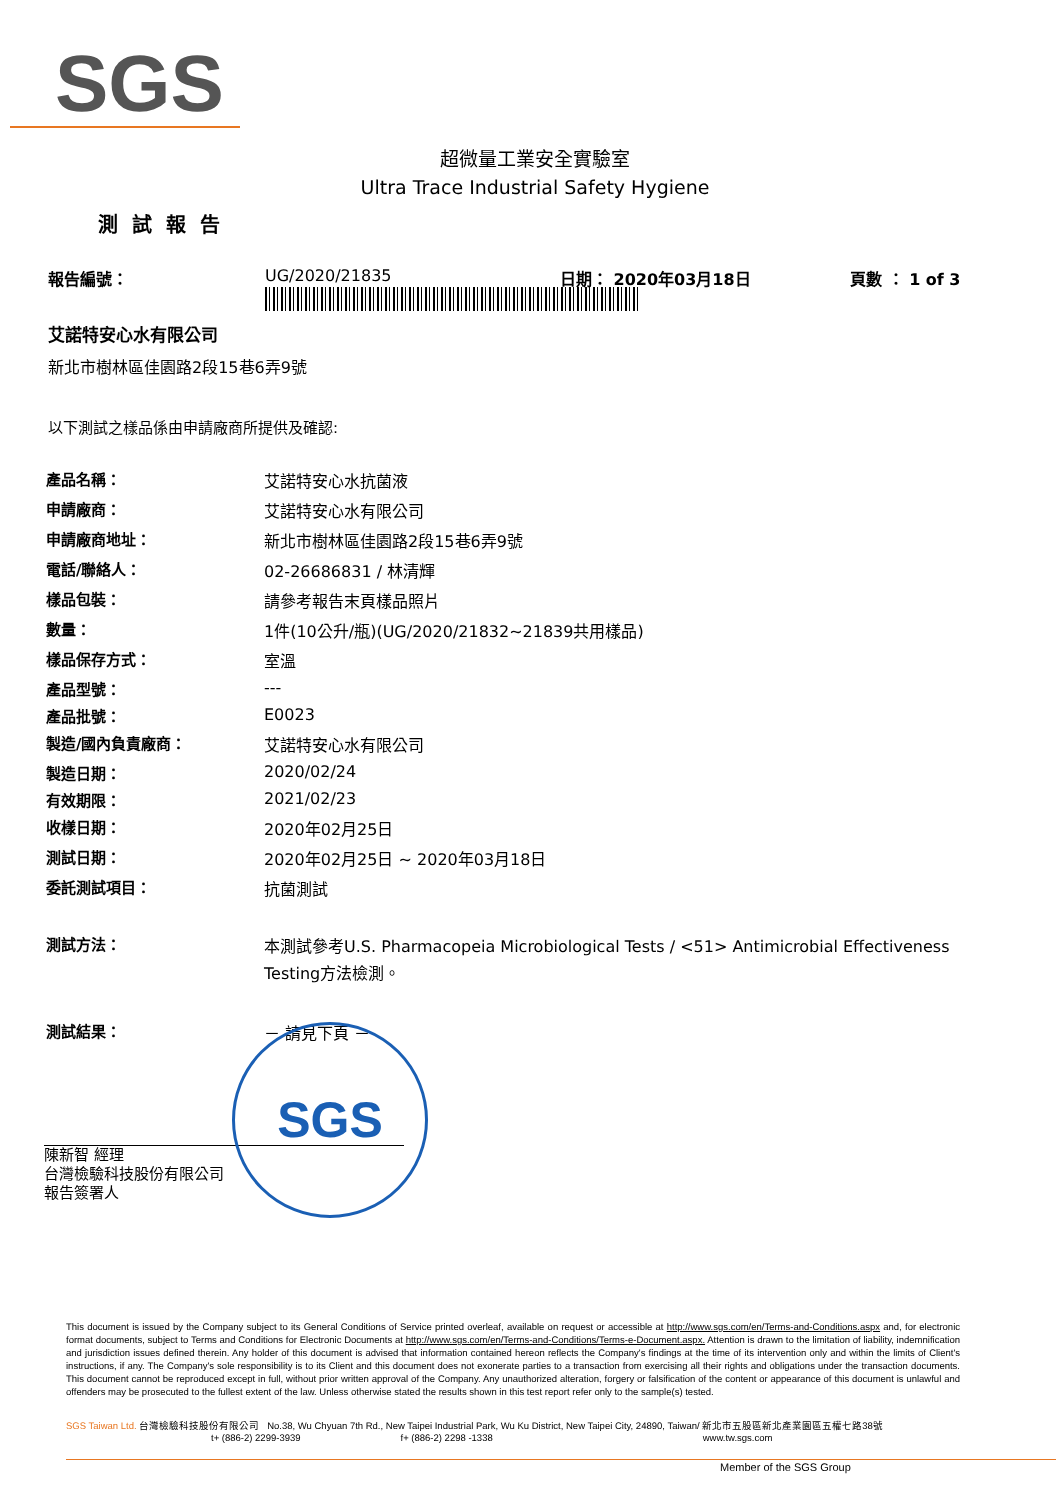SGS
超微量工業安全實驗室
Ultra Trace Industrial Safety Hygiene
測試報告
報告編號： UG/2020/21835 日期： 2020年03月18日 頁數 ： 1 of 3
艾諾特安心水有限公司
新北市樹林區佳園路2段15巷6弄9號
以下測試之樣品係由申請廠商所提供及確認:
| 產品名稱： | 艾諾特安心水抗菌液 |
| 申請廠商： | 艾諾特安心水有限公司 |
| 申請廠商地址： | 新北市樹林區佳園路2段15巷6弄9號 |
| 電話/聯絡人： | 02-26686831 / 林清輝 |
| 樣品包裝： | 請參考報告末頁樣品照片 |
| 數量： | 1件(10公升/瓶)(UG/2020/21832~21839共用樣品) |
| 樣品保存方式： | 室溫 |
| 產品型號： | --- |
| 產品批號： | E0023 |
| 製造/國內負責廠商： | 艾諾特安心水有限公司 |
| 製造日期： | 2020/02/24 |
| 有效期限： | 2021/02/23 |
| 收樣日期： | 2020年02月25日 |
| 測試日期： | 2020年02月25日 ~ 2020年03月18日 |
| 委託測試項目： | 抗菌測試 |
| 測試方法： | 本測試參考U.S. Pharmacopeia Microbiological Tests / <51> Antimicrobial Effectiveness Testing方法檢測。 |
| 測試結果： | － 請見下頁 － |
陳新智 經理
台灣檢驗科技股份有限公司
報告簽署人
SGS
This document is issued by the Company subject to its General Conditions of Service printed overleaf, available on request or accessible at http://www.sgs.com/en/Terms-and-Conditions.aspx and, for electronic format documents, subject to Terms and Conditions for Electronic Documents at http://www.sgs.com/en/Terms-and-Conditions/Terms-e-Document.aspx. Attention is drawn to the limitation of liability, indemnification and jurisdiction issues defined therein. Any holder of this document is advised that information contained hereon reflects the Company's findings at the time of its intervention only and within the limits of Client's instructions, if any. The Company's sole responsibility is to its Client and this document does not exonerate parties to a transaction from exercising all their rights and obligations under the transaction documents. This document cannot be reproduced except in full, without prior written approval of the Company. Any unauthorized alteration, forgery or falsification of the content or appearance of this document is unlawful and offenders may be prosecuted to the fullest extent of the law. Unless otherwise stated the results shown in this test report refer only to the sample(s) tested.
SGS Taiwan Ltd. 台灣檢驗科技股份有限公司 No.38, Wu Chyuan 7th Rd., New Taipei Industrial Park, Wu Ku District, New Taipei City, 24890, Taiwan/ 新北市五股區新北產業園區五權七路38號
t+ (886-2) 2299-3939 f+ (886-2) 2298 -1338 www.tw.sgs.com
Member of the SGS Group